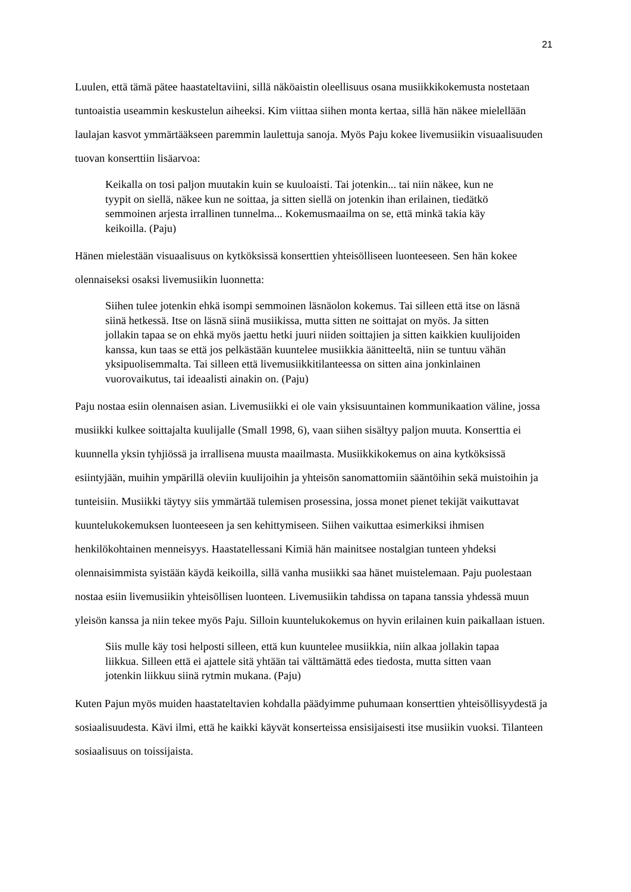21
Luulen, että tämä pätee haastateltaviini, sillä näköaistin oleellisuus osana musiikkikokemusta nostetaan tuntoaistia useammin keskustelun aiheeksi. Kim viittaa siihen monta kertaa, sillä hän näkee mielellään laulajan kasvot ymmärtääkseen paremmin laulettuja sanoja. Myös Paju kokee livemusiikin visuaalisuuden tuovan konserttiin lisäarvoa:
Keikalla on tosi paljon muutakin kuin se kuuloaisti. Tai jotenkin... tai niin näkee, kun ne tyypit on siellä, näkee kun ne soittaa, ja sitten siellä on jotenkin ihan erilainen, tiedätkö semmoinen arjesta irrallinen tunnelma... Kokemusmaailma on se, että minkä takia käy keikoilla. (Paju)
Hänen mielestään visuaalisuus on kytköksissä konserttien yhteisölliseen luonteeseen. Sen hän kokee olennaiseksi osaksi livemusiikin luonnetta:
Siihen tulee jotenkin ehkä isompi semmoinen läsnäolon kokemus. Tai silleen että itse on läsnä siinä hetkessä. Itse on läsnä siinä musiikissa, mutta sitten ne soittajat on myös. Ja sitten jollakin tapaa se on ehkä myös jaettu hetki juuri niiden soittajien ja sitten kaikkien kuulijoiden kanssa, kun taas se että jos pelkästään kuuntelee musiikkia äänitteeltä, niin se tuntuu vähän yksipuolisemmalta. Tai silleen että livemusiikkitilanteessa on sitten aina jonkinlainen vuorovaikutus, tai ideaalisti ainakin on. (Paju)
Paju nostaa esiin olennaisen asian. Livemusiikki ei ole vain yksisuuntainen kommunikaation väline, jossa musiikki kulkee soittajalta kuulijalle (Small 1998, 6), vaan siihen sisältyy paljon muuta. Konserttia ei kuunnella yksin tyhjiössä ja irrallisena muusta maailmasta. Musiikkikokemus on aina kytköksissä esiintyjään, muihin ympärillä oleviin kuulijoihin ja yhteisön sanomattomiin sääntöihin sekä muistoihin ja tunteisiin. Musiikki täytyy siis ymmärtää tulemisen prosessina, jossa monet pienet tekijät vaikuttavat kuuntelukokemuksen luonteeseen ja sen kehittymiseen. Siihen vaikuttaa esimerkiksi ihmisen henkilökohtainen menneisyys. Haastatellessani Kimiä hän mainitsee nostalgian tunteen yhdeksi olennaisimmista syistään käydä keikoilla, sillä vanha musiikki saa hänet muistelemaan. Paju puolestaan nostaa esiin livemusiikin yhteisöllisen luonteen. Livemusiikin tahdissa on tapana tanssia yhdessä muun yleisön kanssa ja niin tekee myös Paju. Silloin kuuntelukokemus on hyvin erilainen kuin paikallaan istuen.
Siis mulle käy tosi helposti silleen, että kun kuuntelee musiikkia, niin alkaa jollakin tapaa liikkua. Silleen että ei ajattele sitä yhtään tai välttämättä edes tiedosta, mutta sitten vaan jotenkin liikkuu siinä rytmin mukana. (Paju)
Kuten Pajun myös muiden haastateltavien kohdalla päädyimme puhumaan konserttien yhteisöllisyydestä ja sosiaalisuudesta. Kävi ilmi, että he kaikki käyvät konserteissa ensisijaisesti itse musiikin vuoksi. Tilanteen sosiaalisuus on toissijaista.